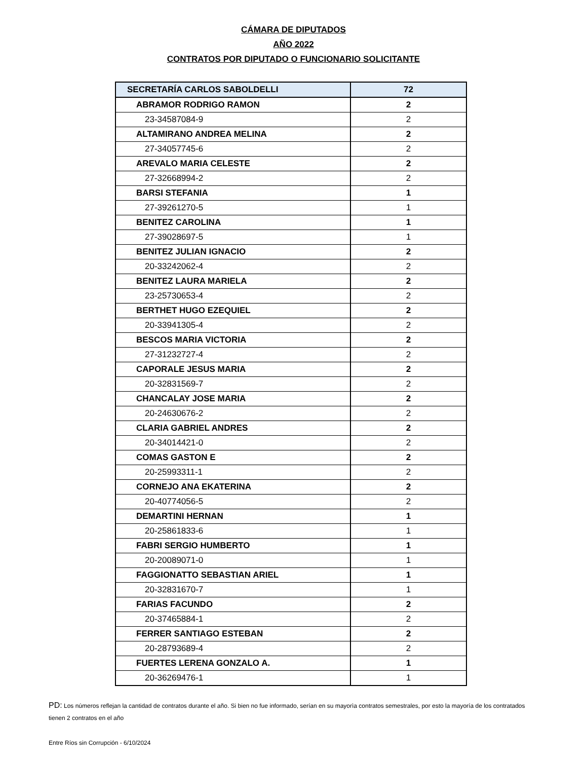CÁMARA DE DIPUTADOS
AÑO 2022
CONTRATOS POR DIPUTADO O FUNCIONARIO SOLICITANTE
| SECRETARÍA CARLOS SABOLDELLI | 72 |
| ABRAMOR RODRIGO RAMON | 2 |
| 23-34587084-9 | 2 |
| ALTAMIRANO ANDREA MELINA | 2 |
| 27-34057745-6 | 2 |
| AREVALO MARIA CELESTE | 2 |
| 27-32668994-2 | 2 |
| BARSI STEFANIA | 1 |
| 27-39261270-5 | 1 |
| BENITEZ CAROLINA | 1 |
| 27-39028697-5 | 1 |
| BENITEZ JULIAN IGNACIO | 2 |
| 20-33242062-4 | 2 |
| BENITEZ LAURA MARIELA | 2 |
| 23-25730653-4 | 2 |
| BERTHET HUGO EZEQUIEL | 2 |
| 20-33941305-4 | 2 |
| BESCOS MARIA VICTORIA | 2 |
| 27-31232727-4 | 2 |
| CAPORALE JESUS MARIA | 2 |
| 20-32831569-7 | 2 |
| CHANCALAY JOSE MARIA | 2 |
| 20-24630676-2 | 2 |
| CLARIA GABRIEL ANDRES | 2 |
| 20-34014421-0 | 2 |
| COMAS GASTON E | 2 |
| 20-25993311-1 | 2 |
| CORNEJO ANA EKATERINA | 2 |
| 20-40774056-5 | 2 |
| DEMARTINI HERNAN | 1 |
| 20-25861833-6 | 1 |
| FABRI SERGIO HUMBERTO | 1 |
| 20-20089071-0 | 1 |
| FAGGIONATTO SEBASTIAN ARIEL | 1 |
| 20-32831670-7 | 1 |
| FARIAS FACUNDO | 2 |
| 20-37465884-1 | 2 |
| FERRER SANTIAGO ESTEBAN | 2 |
| 20-28793689-4 | 2 |
| FUERTES LERENA GONZALO A. | 1 |
| 20-36269476-1 | 1 |
PD: Los números reflejan la cantidad de contratos durante el año. Si bien no fue informado, serían en su mayorìa contratos semestrales, por esto la mayoría de los contratados tienen 2 contratos en el año
Entre Ríos sin Corrupción - 6/10/2024